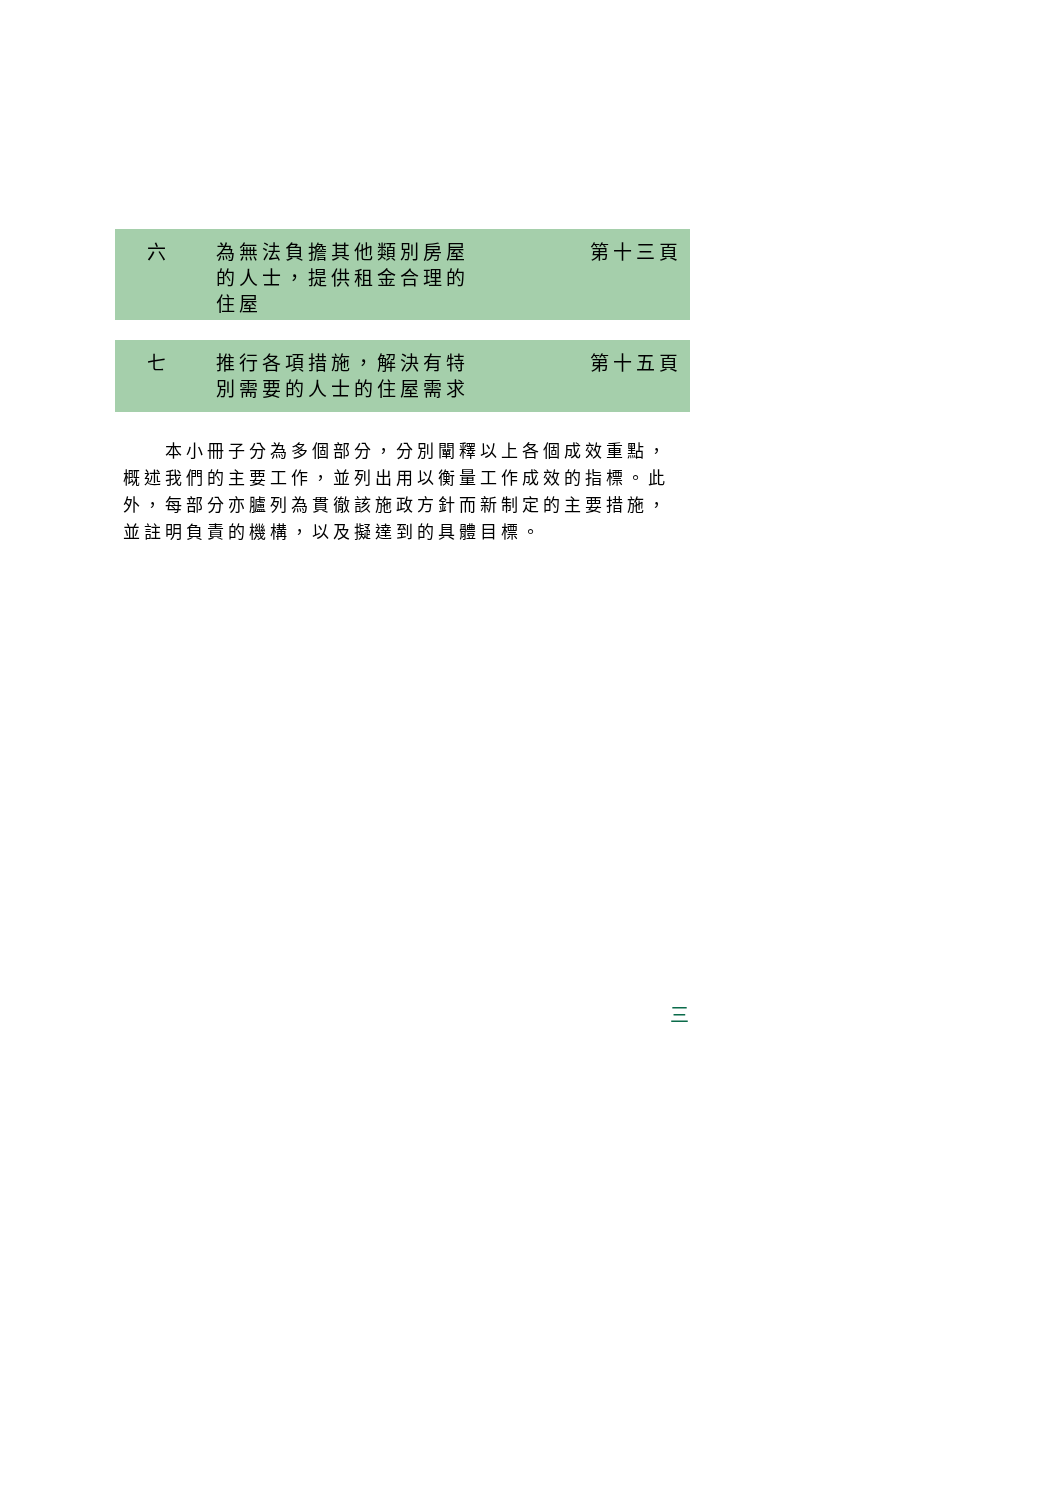六 為無法負擔其他類別房屋的人士，提供租金合理的住屋
第十三頁
七 推行各項措施，解決有特別需要的人士的住屋需求
第十五頁
　　本小冊子分為多個部分，分別闡釋以上各個成效重點，概述我們的主要工作，並列出用以衡量工作成效的指標。此外，每部分亦臚列為貫徹該施政方針而新制定的主要措施，並註明負責的機構，以及擬達到的具體目標。
三